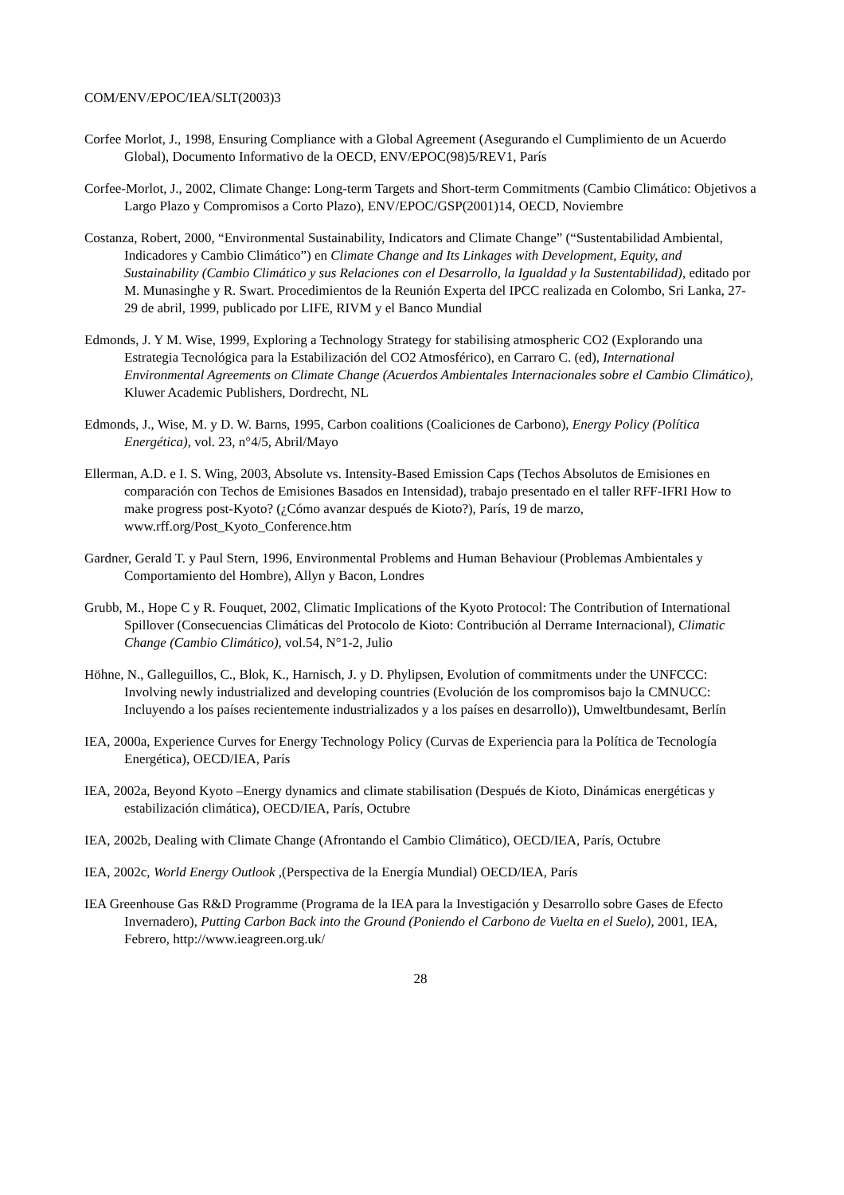COM/ENV/EPOC/IEA/SLT(2003)3
Corfee Morlot, J., 1998, Ensuring Compliance with a Global Agreement (Asegurando el Cumplimiento de un Acuerdo Global), Documento Informativo de la OECD, ENV/EPOC(98)5/REV1, París
Corfee-Morlot, J., 2002, Climate Change: Long-term Targets and Short-term Commitments (Cambio Climático: Objetivos a Largo Plazo y Compromisos a Corto Plazo), ENV/EPOC/GSP(2001)14, OECD, Noviembre
Costanza, Robert, 2000, “Environmental Sustainability, Indicators and Climate Change” (“Sustentabilidad Ambiental, Indicadores y Cambio Climático”) en Climate Change and Its Linkages with Development, Equity, and Sustainability (Cambio Climático y sus Relaciones con el Desarrollo, la Igualdad y la Sustentabilidad), editado por M. Munasinghe y R. Swart. Procedimientos de la Reunión Experta del IPCC realizada en Colombo, Sri Lanka, 27-29 de abril, 1999, publicado por LIFE, RIVM y el Banco Mundial
Edmonds, J. Y M. Wise, 1999, Exploring a Technology Strategy for stabilising atmospheric CO2 (Explorando una Estrategia Tecnológica para la Estabilización del CO2 Atmosférico), en Carraro C. (ed), International Environmental Agreements on Climate Change (Acuerdos Ambientales Internacionales sobre el Cambio Climático), Kluwer Academic Publishers, Dordrecht, NL
Edmonds, J., Wise, M. y D. W. Barns, 1995, Carbon coalitions (Coaliciones de Carbono), Energy Policy (Política Energética), vol. 23, n°4/5, Abril/Mayo
Ellerman, A.D. e I. S. Wing, 2003, Absolute vs. Intensity-Based Emission Caps (Techos Absolutos de Emisiones en comparación con Techos de Emisiones Basados en Intensidad), trabajo presentado en el taller RFF-IFRI How to make progress post-Kyoto? (¿Cómo avanzar después de Kioto?), París, 19 de marzo, www.rff.org/Post_Kyoto_Conference.htm
Gardner, Gerald T. y Paul Stern, 1996, Environmental Problems and Human Behaviour (Problemas Ambientales y Comportamiento del Hombre), Allyn y Bacon, Londres
Grubb, M., Hope C y R. Fouquet, 2002, Climatic Implications of the Kyoto Protocol: The Contribution of International Spillover (Consecuencias Climáticas del Protocolo de Kioto: Contribución al Derrame Internacional), Climatic Change (Cambio Climático), vol.54, N°1-2, Julio
Höhne, N., Galleguillos, C., Blok, K., Harnisch, J. y D. Phylipsen, Evolution of commitments under the UNFCCC: Involving newly industrialized and developing countries (Evolución de los compromisos bajo la CMNUCC: Incluyendo a los países recientemente industrializados y a los países en desarrollo)), Umweltbundesamt, Berlín
IEA, 2000a, Experience Curves for Energy Technology Policy (Curvas de Experiencia para la Política de Tecnología Energética), OECD/IEA, París
IEA, 2002a, Beyond Kyoto –Energy dynamics and climate stabilisation (Después de Kioto, Dinámicas energéticas y estabilización climática), OECD/IEA, París, Octubre
IEA, 2002b, Dealing with Climate Change (Afrontando el Cambio Climático), OECD/IEA, París, Octubre
IEA, 2002c, World Energy Outlook ,(Perspectiva de la Energía Mundial) OECD/IEA, París
IEA Greenhouse Gas R&D Programme (Programa de la IEA para la Investigación y Desarrollo sobre Gases de Efecto Invernadero), Putting Carbon Back into the Ground (Poniendo el Carbono de Vuelta en el Suelo), 2001, IEA, Febrero, http://www.ieagreen.org.uk/
28